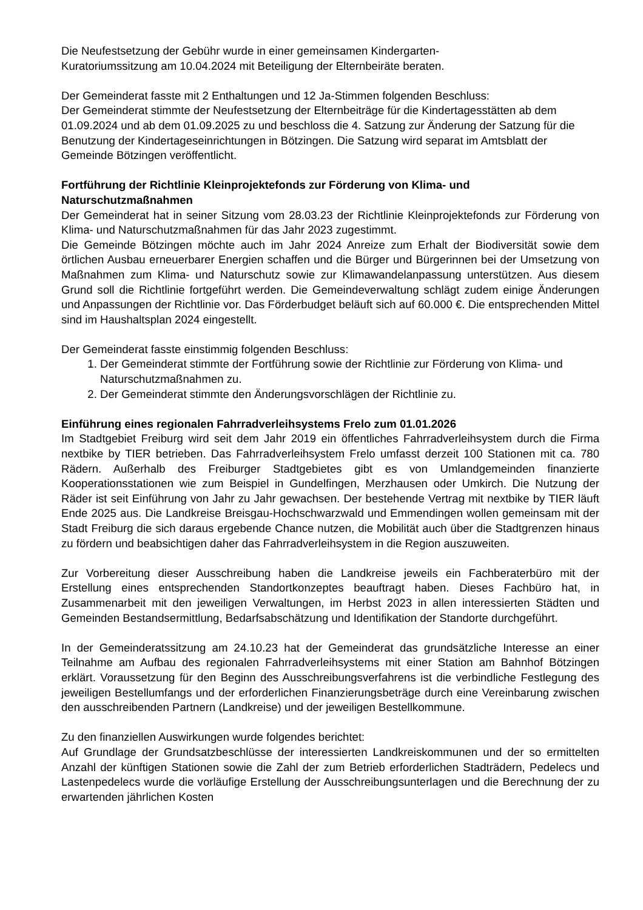Die Neufestsetzung der Gebühr wurde in einer gemeinsamen Kindergarten-
Kuratoriumssitzung am 10.04.2024 mit Beteiligung der Elternbeiräte beraten.
Der Gemeinderat fasste mit 2 Enthaltungen und 12 Ja-Stimmen folgenden Beschluss:
Der Gemeinderat stimmte der Neufestsetzung der Elternbeiträge für die Kindertagesstätten ab dem 01.09.2024 und ab dem 01.09.2025 zu und beschloss die 4. Satzung zur Änderung der Satzung für die Benutzung der Kindertageseinrichtungen in Bötzingen. Die Satzung wird separat im Amtsblatt der Gemeinde Bötzingen veröffentlicht.
Fortführung der Richtlinie Kleinprojektefonds zur Förderung von Klima- und Naturschutzmaßnahmen
Der Gemeinderat hat in seiner Sitzung vom 28.03.23 der Richtlinie Kleinprojektefonds zur Förderung von Klima- und Naturschutzmaßnahmen für das Jahr 2023 zugestimmt.
Die Gemeinde Bötzingen möchte auch im Jahr 2024 Anreize zum Erhalt der Biodiversität sowie dem örtlichen Ausbau erneuerbarer Energien schaffen und die Bürger und Bürgerinnen bei der Umsetzung von Maßnahmen zum Klima- und Naturschutz sowie zur Klimawandelanpassung unterstützen. Aus diesem Grund soll die Richtlinie fortgeführt werden. Die Gemeindeverwaltung schlägt zudem einige Änderungen und Anpassungen der Richtlinie vor. Das Förderbudget beläuft sich auf 60.000 €. Die entsprechenden Mittel sind im Haushaltsplan 2024 eingestellt.
Der Gemeinderat fasste einstimmig folgenden Beschluss:
1. Der Gemeinderat stimmte der Fortführung sowie der Richtlinie zur Förderung von Klima- und Naturschutzmaßnahmen zu.
2. Der Gemeinderat stimmte den Änderungsvorschlägen der Richtlinie zu.
Einführung eines regionalen Fahrradverleihsystems Frelo zum 01.01.2026
Im Stadtgebiet Freiburg wird seit dem Jahr 2019 ein öffentliches Fahrradverleihsystem durch die Firma nextbike by TIER betrieben. Das Fahrradverleihsystem Frelo umfasst derzeit 100 Stationen mit ca. 780 Rädern. Außerhalb des Freiburger Stadtgebietes gibt es von Umlandgemeinden finanzierte Kooperationsstationen wie zum Beispiel in Gundelfingen, Merzhausen oder Umkirch. Die Nutzung der Räder ist seit Einführung von Jahr zu Jahr gewachsen. Der bestehende Vertrag mit nextbike by TIER läuft Ende 2025 aus. Die Landkreise Breisgau-Hochschwarzwald und Emmendingen wollen gemeinsam mit der Stadt Freiburg die sich daraus ergebende Chance nutzen, die Mobilität auch über die Stadtgrenzen hinaus zu fördern und beabsichtigen daher das Fahrradverleihsystem in die Region auszuweiten.
Zur Vorbereitung dieser Ausschreibung haben die Landkreise jeweils ein Fachberaterbüro mit der Erstellung eines entsprechenden Standortkonzeptes beauftragt haben. Dieses Fachbüro hat, in Zusammenarbeit mit den jeweiligen Verwaltungen, im Herbst 2023 in allen interessierten Städten und Gemeinden Bestandsermittlung, Bedarfsabschätzung und Identifikation der Standorte durchgeführt.
In der Gemeinderatssitzung am 24.10.23 hat der Gemeinderat das grundsätzliche Interesse an einer Teilnahme am Aufbau des regionalen Fahrradverleihsystems mit einer Station am Bahnhof Bötzingen erklärt. Voraussetzung für den Beginn des Ausschreibungsverfahrens ist die verbindliche Festlegung des jeweiligen Bestellumfangs und der erforderlichen Finanzierungsbeträge durch eine Vereinbarung zwischen den ausschreibenden Partnern (Landkreise) und der jeweiligen Bestellkommune.
Zu den finanziellen Auswirkungen wurde folgendes berichtet:
Auf Grundlage der Grundsatzbeschlüsse der interessierten Landkreiskommunen und der so ermittelten Anzahl der künftigen Stationen sowie die Zahl der zum Betrieb erforderlichen Stadträdern, Pedelecs und Lastenpedelecs wurde die vorläufige Erstellung der Ausschreibungsunterlagen und die Berechnung der zu erwartenden jährlichen Kosten